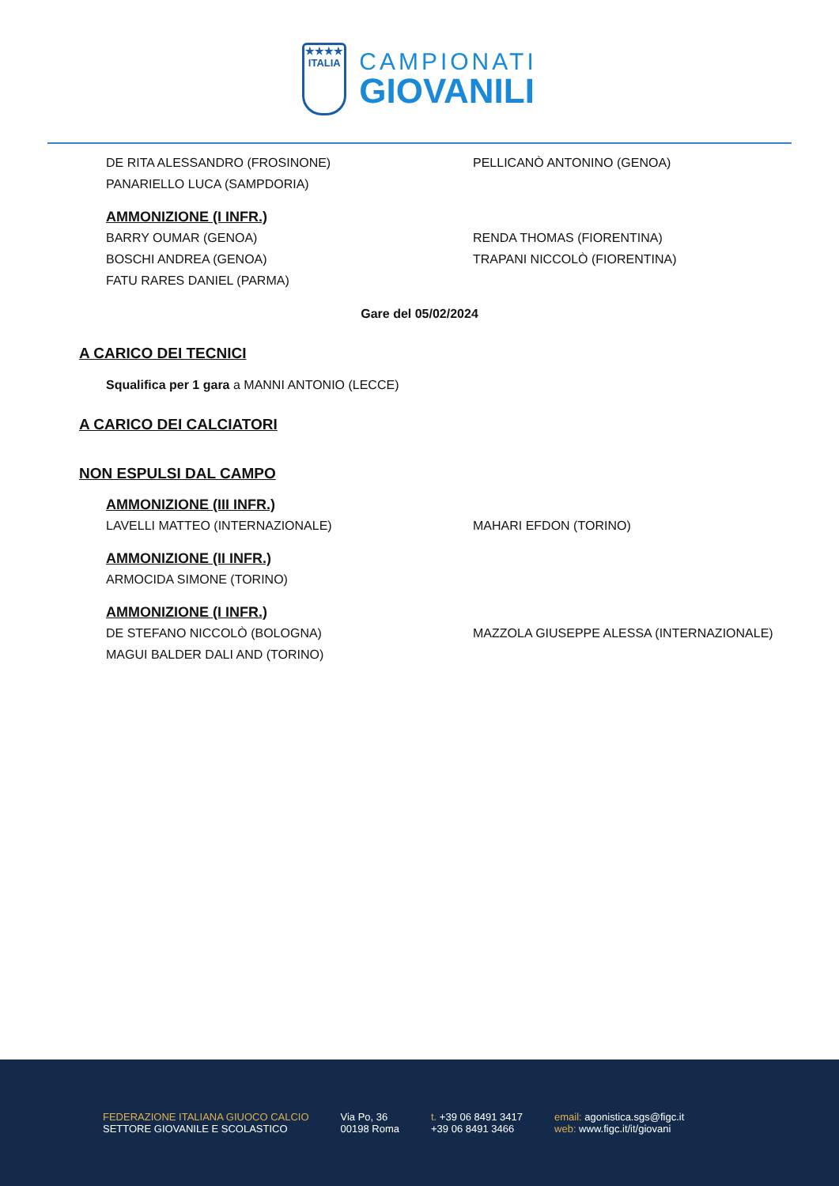★★★★
ITALIA
CAMPIONATI
GIOVANILI
DE RITA ALESSANDRO (FROSINONE) PELLICANÒ ANTONINO (GENOA)
PANARIELLO LUCA (SAMPDORIA)
AMMONIZIONE (I INFR.)
BARRY OUMAR (GENOA) RENDA THOMAS (FIORENTINA)
BOSCHI ANDREA (GENOA) TRAPANI NICCOLÒ (FIORENTINA)
FATU RARES DANIEL (PARMA)
Gare del 05/02/2024
A CARICO DEI TECNICI
Squalifica per 1 gara a MANNI ANTONIO (LECCE)
A CARICO DEI CALCIATORI
NON ESPULSI DAL CAMPO
AMMONIZIONE (III INFR.)
LAVELLI MATTEO (INTERNAZIONALE) MAHARI EFDON (TORINO)
AMMONIZIONE (II INFR.)
ARMOCIDA SIMONE (TORINO)
AMMONIZIONE (I INFR.)
DE STEFANO NICCOLÒ (BOLOGNA) MAZZOLA GIUSEPPE ALESSA (INTERNAZIONALE)
MAGUI BALDER DALI AND (TORINO)
FEDERAZIONE ITALIANA GIUOCO CALCIO
SETTORE GIOVANILE E SCOLASTICO
Via Po, 36
00198 Roma
t. +39 06 8491 3417
+39 06 8491 3466
email: agonistica.sgs@figc.it
web: www.figc.it/it/giovani